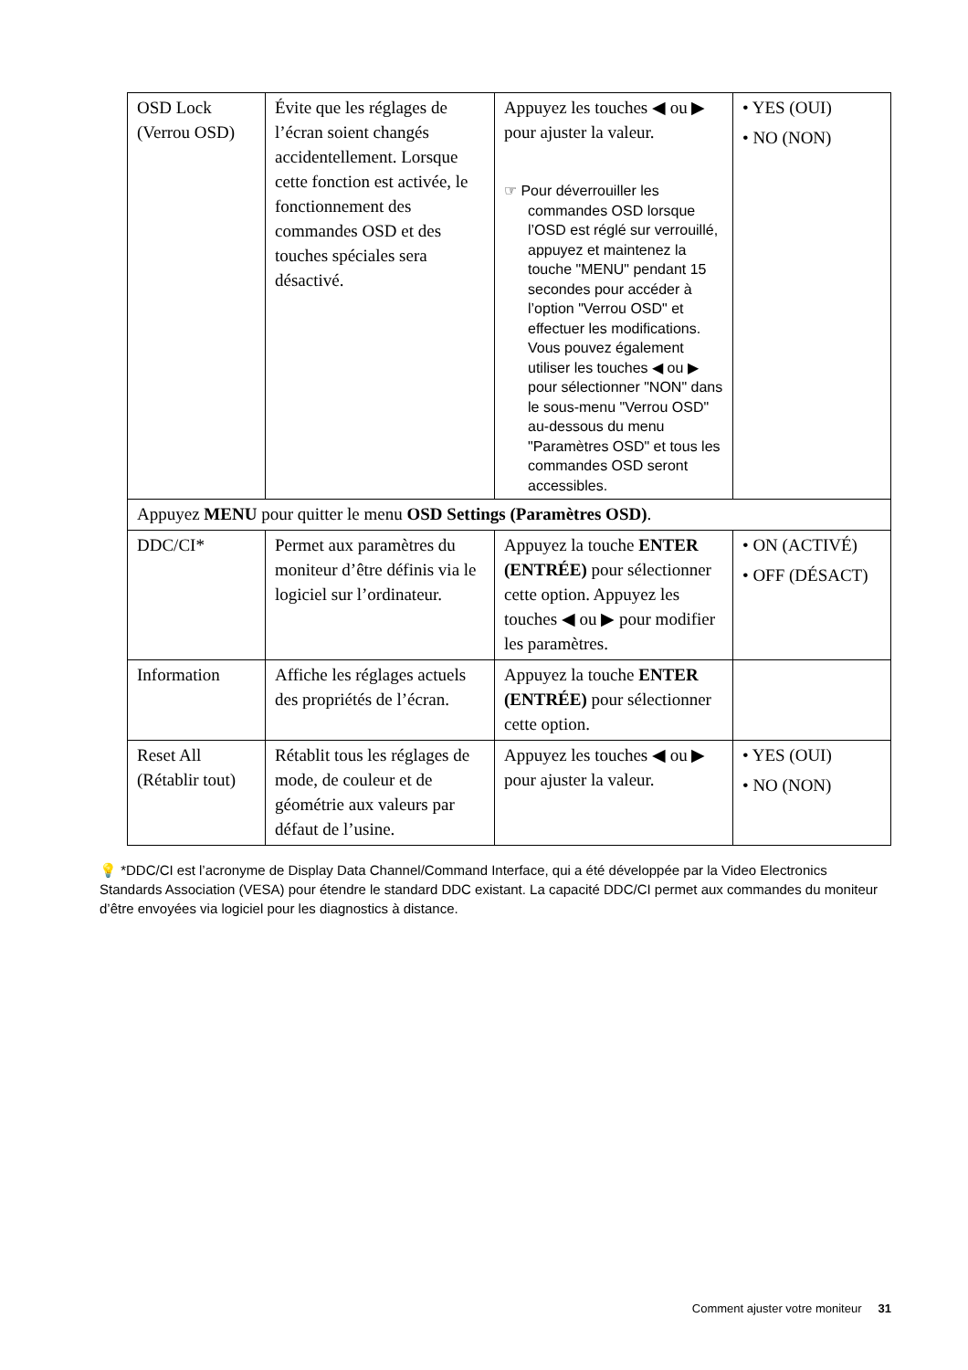| OSD Lock (Verrou OSD) | Évite que les réglages de l’écran soient changés accidentellement. Lorsque cette fonction est activée, le fonctionnement des commandes OSD et des touches spéciales sera désactivé. | Appuyez les touches ◀ ou ▶ pour ajuster la valeur. ☞ Pour déverrouiller les commandes OSD lorsque l’OSD est réglé sur verrouillé, appuyez et maintenez la touche "MENU" pendant 15 secondes pour accéder à l’option "Verrou OSD" et effectuer les modifications. Vous pouvez également utiliser les touches ◀ ou ▶ pour sélectionner "NON" dans le sous-menu "Verrou OSD" au-dessous du menu "Paramètres OSD" et tous les commandes OSD seront accessibles. | • YES (OUI) • NO (NON) |
| Appuyez MENU pour quitter le menu OSD Settings (Paramètres OSD) . | | | |
| DDC/CI* | Permet aux paramètres du moniteur d’être définis via le logiciel sur l’ordinateur. | Appuyez la touche ENTER (ENTRÉE) pour sélectionner cette option. Appuyez les touches ◀ ou ▶ pour modifier les paramètres. | • ON (ACTIVÉ) • OFF (DÉSACT) |
| Information | Affiche les réglages actuels des propriétés de l’écran. | Appuyez la touche ENTER (ENTRÉE) pour sélectionner cette option. | |
| Reset All (Rétablir tout) | Rétablit tous les réglages de mode, de couleur et de géométrie aux valeurs par défaut de l’usine. | Appuyez les touches ◀ ou ▶ pour ajuster la valeur. | • YES (OUI) • NO (NON) |
💡 *DDC/CI est l’acronyme de Display Data Channel/Command Interface, qui a été développée par la Video Electronics Standards Association (VESA) pour étendre le standard DDC existant. La capacité DDC/CI permet aux commandes du moniteur d’être envoyées via logiciel pour les diagnostics à distance.
Comment ajuster votre moniteur 31